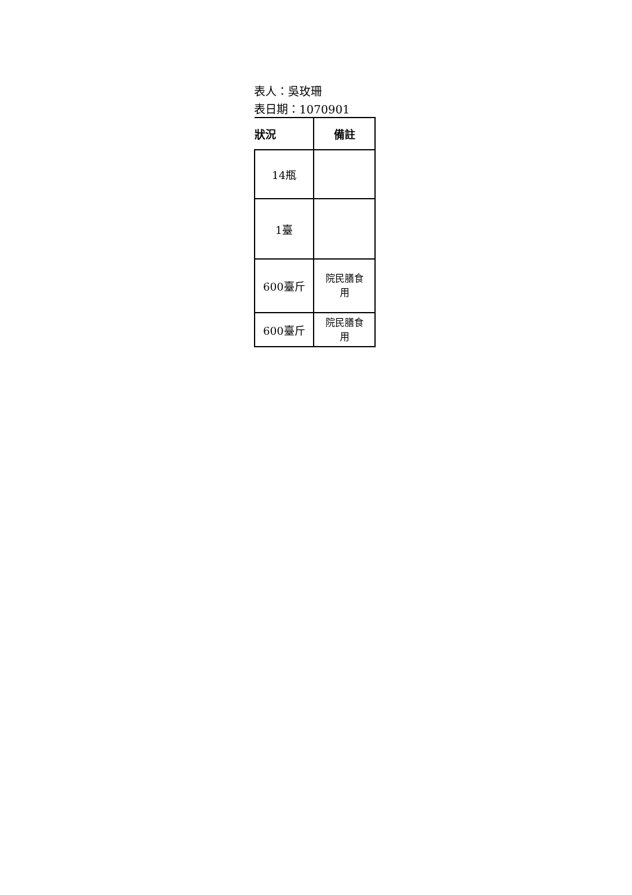表人：吳玫珊
表日期：1070901
| 狀況 | 備註 |
| --- | --- |
| 14瓶 | |
| 1臺 | |
| 600臺斤 | 院民膳食 用 |
| 600臺斤 | 院民膳食 用 |